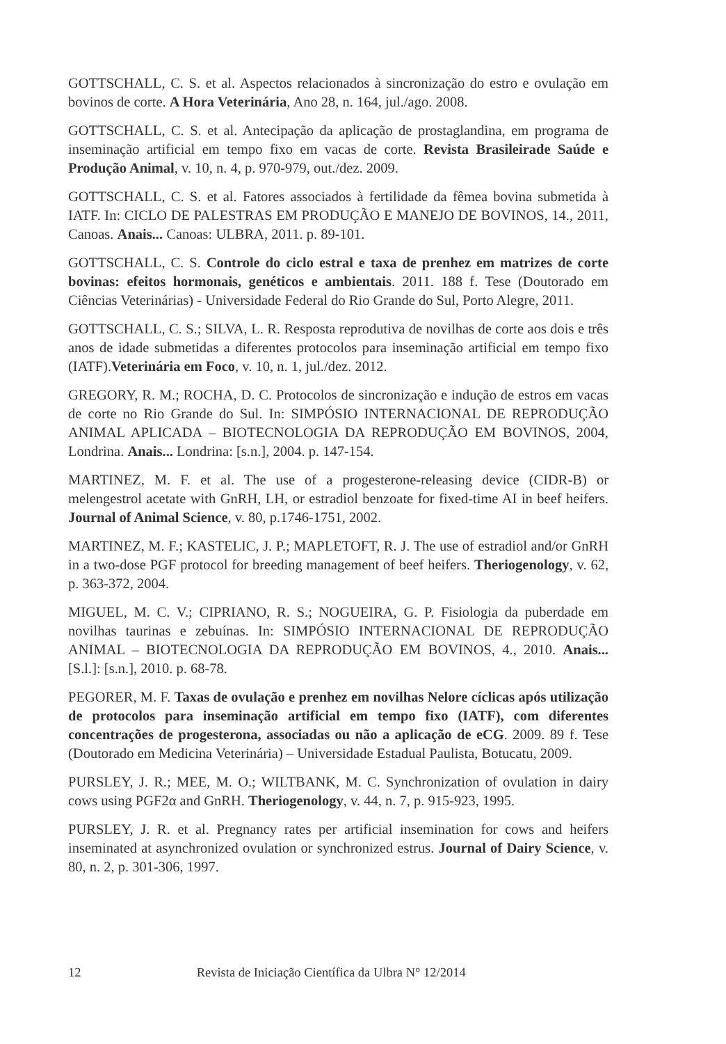GOTTSCHALL, C. S. et al. Aspectos relacionados à sincronização do estro e ovulação em bovinos de corte. A Hora Veterinária, Ano 28, n. 164, jul./ago. 2008.
GOTTSCHALL, C. S. et al. Antecipação da aplicação de prostaglandina, em programa de inseminação artificial em tempo fixo em vacas de corte. Revista Brasileirade Saúde e Produção Animal, v. 10, n. 4, p. 970-979, out./dez. 2009.
GOTTSCHALL, C. S. et al. Fatores associados à fertilidade da fêmea bovina submetida à IATF. In: CICLO DE PALESTRAS EM PRODUÇÃO E MANEJO DE BOVINOS, 14., 2011, Canoas. Anais... Canoas: ULBRA, 2011. p. 89-101.
GOTTSCHALL, C. S. Controle do ciclo estral e taxa de prenhez em matrizes de corte bovinas: efeitos hormonais, genéticos e ambientais. 2011. 188 f. Tese (Doutorado em Ciências Veterinárias) - Universidade Federal do Rio Grande do Sul, Porto Alegre, 2011.
GOTTSCHALL, C. S.; SILVA, L. R. Resposta reprodutiva de novilhas de corte aos dois e três anos de idade submetidas a diferentes protocolos para inseminação artificial em tempo fixo (IATF).Veterinária em Foco, v. 10, n. 1, jul./dez. 2012.
GREGORY, R. M.; ROCHA, D. C. Protocolos de sincronização e indução de estros em vacas de corte no Rio Grande do Sul. In: SIMPÓSIO INTERNACIONAL DE REPRODUÇÃO ANIMAL APLICADA – BIOTECNOLOGIA DA REPRODUÇÃO EM BOVINOS, 2004, Londrina. Anais... Londrina: [s.n.], 2004. p. 147-154.
MARTINEZ, M. F. et al. The use of a progesterone-releasing device (CIDR-B) or melengestrol acetate with GnRH, LH, or estradiol benzoate for fixed-time AI in beef heifers. Journal of Animal Science, v. 80, p.1746-1751, 2002.
MARTINEZ, M. F.; KASTELIC, J. P.; MAPLETOFT, R. J. The use of estradiol and/or GnRH in a two-dose PGF protocol for breeding management of beef heifers. Theriogenology, v. 62, p. 363-372, 2004.
MIGUEL, M. C. V.; CIPRIANO, R. S.; NOGUEIRA, G. P. Fisiologia da puberdade em novilhas taurinas e zebuínas. In: SIMPÓSIO INTERNACIONAL DE REPRODUÇÃO ANIMAL – BIOTECNOLOGIA DA REPRODUÇÃO EM BOVINOS, 4., 2010. Anais... [S.l.]: [s.n.], 2010. p. 68-78.
PEGORER, M. F. Taxas de ovulação e prenhez em novilhas Nelore cíclicas após utilização de protocolos para inseminação artificial em tempo fixo (IATF), com diferentes concentrações de progesterona, associadas ou não a aplicação de eCG. 2009. 89 f. Tese (Doutorado em Medicina Veterinária) – Universidade Estadual Paulista, Botucatu, 2009.
PURSLEY, J. R.; MEE, M. O.; WILTBANK, M. C. Synchronization of ovulation in dairy cows using PGF2α and GnRH. Theriogenology, v. 44, n. 7, p. 915-923, 1995.
PURSLEY, J. R. et al. Pregnancy rates per artificial insemination for cows and heifers inseminated at asynchronized ovulation or synchronized estrus. Journal of Dairy Science, v. 80, n. 2, p. 301-306, 1997.
12 Revista de Iniciação Científica da Ulbra N° 12/2014